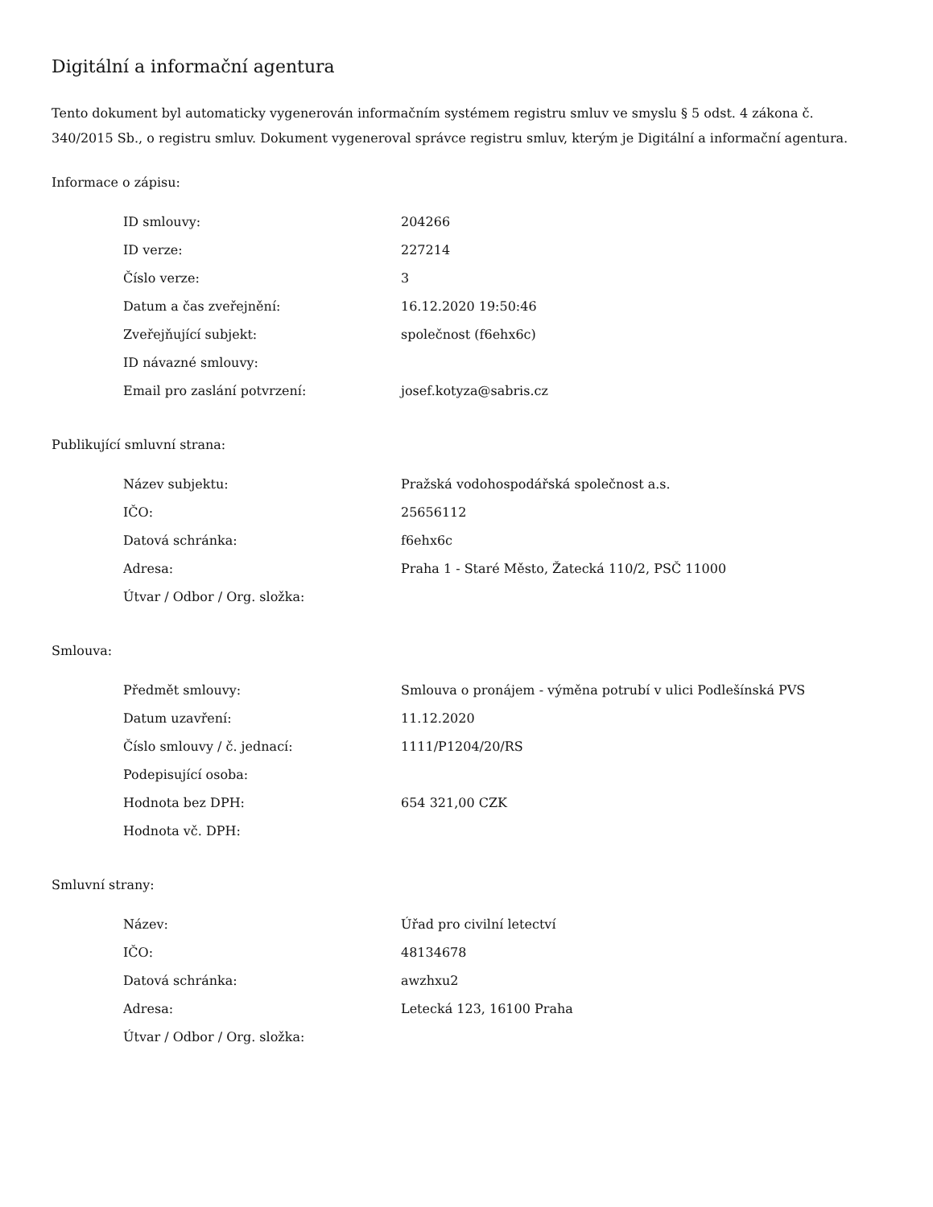Digitální a informační agentura
Tento dokument byl automaticky vygenerován informačním systémem registru smluv ve smyslu § 5 odst. 4 zákona č. 340/2015 Sb., o registru smluv. Dokument vygeneroval správce registru smluv, kterým je Digitální a informační agentura.
Informace o zápisu:
| ID smlouvy: | 204266 |
| ID verze: | 227214 |
| Číslo verze: | 3 |
| Datum a čas zveřejnění: | 16.12.2020 19:50:46 |
| Zveřejňující subjekt: | společnost (f6ehx6c) |
| ID návazné smlouvy: | |
| Email pro zaslání potvrzení: | josef.kotyza@sabris.cz |
Publikující smluvní strana:
| Název subjektu: | Pražská vodohospodářská společnost a.s. |
| IČO: | 25656112 |
| Datová schránka: | f6ehx6c |
| Adresa: | Praha 1 - Staré Město, Žatecká 110/2, PSČ 11000 |
| Útvar / Odbor / Org. složka: | |
Smlouva:
| Předmět smlouvy: | Smlouva o pronájem - výměna potrubí v ulici Podlešínská PVS |
| Datum uzavření: | 11.12.2020 |
| Číslo smlouvy / č. jednací: | 1111/P1204/20/RS |
| Podepisující osoba: | |
| Hodnota bez DPH: | 654 321,00 CZK |
| Hodnota vč. DPH: | |
Smluvní strany:
| Název: | Úřad pro civilní letectví |
| IČO: | 48134678 |
| Datová schránka: | awzhxu2 |
| Adresa: | Letecká 123, 16100 Praha |
| Útvar / Odbor / Org. složka: | |